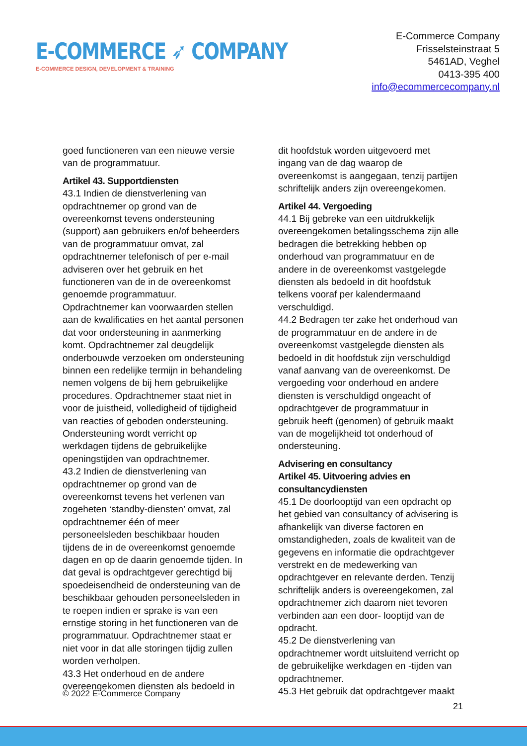E-COMMERCE ➶ COMPANY
E-COMMERCE DESIGN, DEVELOPMENT & TRAINING
E-Commerce Company
Frisselsteinstraat 5
5461AD, Veghel
0413-395 400
info@ecommercecompany.nl
goed functioneren van een nieuwe versie van de programmatuur.
Artikel 43. Supportdiensten
43.1 Indien de dienstverlening van opdrachtnemer op grond van de overeenkomst tevens ondersteuning (support) aan gebruikers en/of beheerders van de programmatuur omvat, zal opdrachtnemer telefonisch of per e-mail adviseren over het gebruik en het functioneren van de in de overeenkomst genoemde programmatuur. Opdrachtnemer kan voorwaarden stellen aan de kwalificaties en het aantal personen dat voor ondersteuning in aanmerking komt. Opdrachtnemer zal deugdelijk onderbouwde verzoeken om ondersteuning binnen een redelijke termijn in behandeling nemen volgens de bij hem gebruikelijke procedures. Opdrachtnemer staat niet in voor de juistheid, volledigheid of tijdigheid van reacties of geboden ondersteuning. Ondersteuning wordt verricht op werkdagen tijdens de gebruikelijke openingstijden van opdrachtnemer.
43.2 Indien de dienstverlening van opdrachtnemer op grond van de overeenkomst tevens het verlenen van zogeheten ‘standby-diensten’ omvat, zal opdrachtnemer één of meer personeelsleden beschikbaar houden tijdens de in de overeenkomst genoemde dagen en op de daarin genoemde tijden. In dat geval is opdrachtgever gerechtigd bij spoedeisendheid de ondersteuning van de beschikbaar gehouden personeelsleden in te roepen indien er sprake is van een ernstige storing in het functioneren van de programmatuur. Opdrachtnemer staat er niet voor in dat alle storingen tijdig zullen worden verholpen.
43.3 Het onderhoud en de andere overeengekomen diensten als bedoeld in
dit hoofdstuk worden uitgevoerd met ingang van de dag waarop de overeenkomst is aangegaan, tenzij partijen schriftelijk anders zijn overeengekomen.
Artikel 44. Vergoeding
44.1 Bij gebreke van een uitdrukkelijk overeengekomen betalingsschema zijn alle bedragen die betrekking hebben op onderhoud van programmatuur en de andere in de overeenkomst vastgelegde diensten als bedoeld in dit hoofdstuk telkens vooraf per kalendermaand verschuldigd.
44.2 Bedragen ter zake het onderhoud van de programmatuur en de andere in de overeenkomst vastgelegde diensten als bedoeld in dit hoofdstuk zijn verschuldigd vanaf aanvang van de overeenkomst. De vergoeding voor onderhoud en andere diensten is verschuldigd ongeacht of opdrachtgever de programmatuur in gebruik heeft (genomen) of gebruik maakt van de mogelijkheid tot onderhoud of ondersteuning.
Advisering en consultancy
Artikel 45. Uitvoering advies en consultancydiensten
45.1 De doorlooptijd van een opdracht op het gebied van consultancy of advisering is afhankelijk van diverse factoren en omstandigheden, zoals de kwaliteit van de gegevens en informatie die opdrachtgever verstrekt en de medewerking van opdrachtgever en relevante derden. Tenzij schriftelijk anders is overeengekomen, zal opdrachtnemer zich daarom niet tevoren verbinden aan een door- looptijd van de opdracht.
45.2 De dienstverlening van opdrachtnemer wordt uitsluitend verricht op de gebruikelijke werkdagen en -tijden van opdrachtnemer.
45.3 Het gebruik dat opdrachtgever maakt
© 2022 E-Commerce Company
21